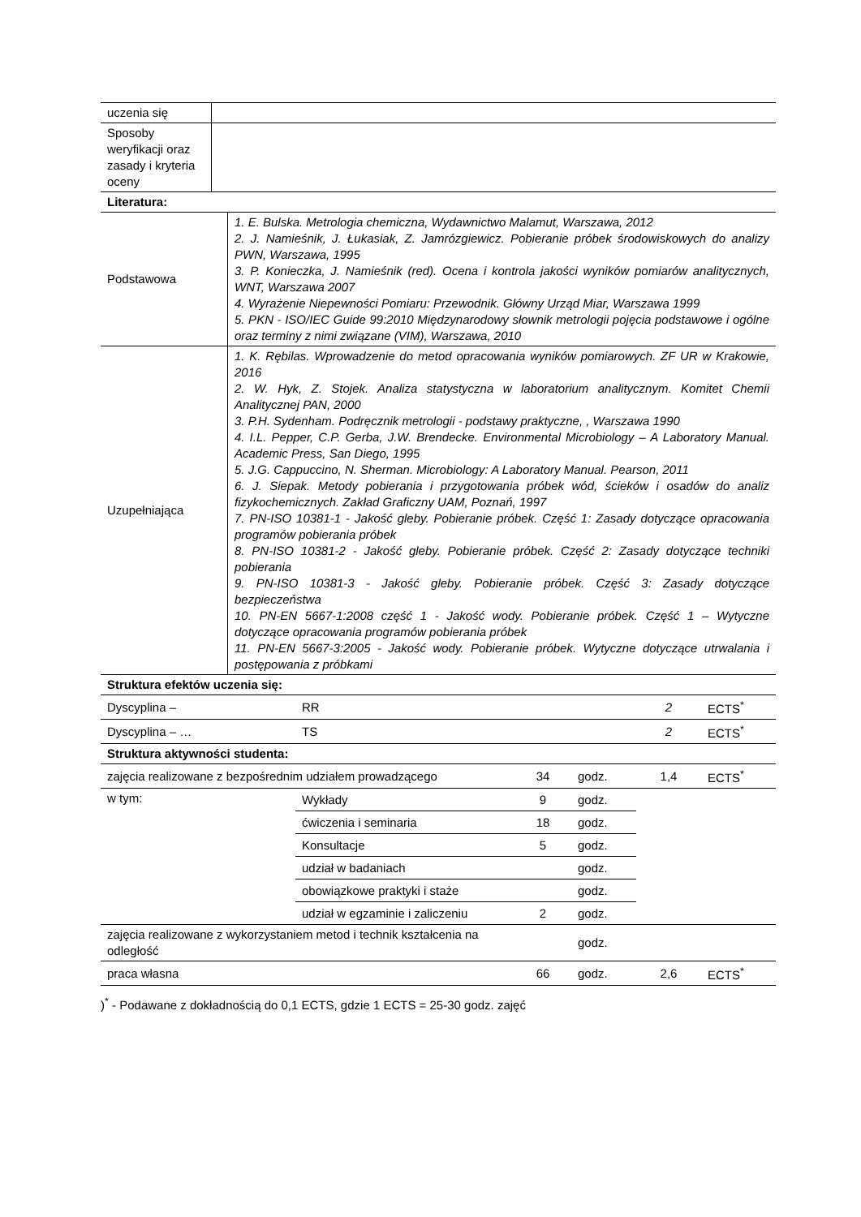| uczenia się | |
| Sposoby weryfikacji oraz zasady i kryteria oceny | |
| Literatura: | |
| Podstawowa | 1. E. Bulska. Metrologia chemiczna, Wydawnictwo Malamut, Warszawa, 2012 2. J. Namieśnik, J. Łukasiak, Z. Jamrózgiewicz. Pobieranie próbek środowiskowych do analizy PWN, Warszawa, 1995 3. P. Konieczka, J. Namieśnik (red). Ocena i kontrola jakości wyników pomiarów analitycznych, WNT, Warszawa 2007 4. Wyrażenie Niepewności Pomiaru: Przewodnik. Główny Urząd Miar, Warszawa 1999 5. PKN - ISO/IEC Guide 99:2010 Międzynarodowy słownik metrologii pojęcia podstawowe i ogólne oraz terminy z nimi związane (VIM), Warszawa, 2010 |
| Uzupełniająca | 1. K. Rębilas. Wprowadzenie do metod opracowania wyników pomiarowych. ZF UR w Krakowie, 2016 2. W. Hyk, Z. Stojek. Analiza statystyczna w laboratorium analitycznym. Komitet Chemii Analitycznej PAN, 2000 3. P.H. Sydenham. Podręcznik metrologii - podstawy praktyczne, , Warszawa 1990 4. I.L. Pepper, C.P. Gerba, J.W. Brendecke. Environmental Microbiology – A Laboratory Manual. Academic Press, San Diego, 1995 5. J.G. Cappuccino, N. Sherman. Microbiology: A Laboratory Manual. Pearson, 2011 6. J. Siepak. Metody pobierania i przygotowania próbek wód, ścieków i osadów do analiz fizykochemicznych. Zakład Graficzny UAM, Poznań, 1997 7. PN-ISO 10381-1 - Jakość gleby. Pobieranie próbek. Część 1: Zasady dotyczące opracowania programów pobierania próbek 8. PN-ISO 10381-2 - Jakość gleby. Pobieranie próbek. Część 2: Zasady dotyczące techniki pobierania 9. PN-ISO 10381-3 - Jakość gleby. Pobieranie próbek. Część 3: Zasady dotyczące bezpieczeństwa 10. PN-EN 5667-1:2008 część 1 - Jakość wody. Pobieranie próbek. Część 1 – Wytyczne dotyczące opracowania programów pobierania próbek 11. PN-EN 5667-3:2005 - Jakość wody. Pobieranie próbek. Wytyczne dotyczące utrwalania i postępowania z próbkami |
| Struktura efektów uczenia się: | | | | | |
| Dyscyplina – | RR | | | 2 | ECTS<sup>*</sup> |
| Dyscyplina – … | TS | | | 2 | ECTS<sup>*</sup> |
| Struktura aktywności studenta: | | | | | |
| zajęcia realizowane z bezpośrednim udziałem prowadzącego | | 34 | godz. | 1,4 | ECTS<sup>*</sup> |
| w tym: | Wykłady | 9 | godz. | | |
| | ćwiczenia i seminaria | 18 | godz. | | |
| | Konsultacje | 5 | godz. | | |
| | udział w badaniach | | godz. | | |
| | obowiązkowe praktyki i staże | | godz. | | |
| | udział w egzaminie i zaliczeniu | 2 | godz. | | |
| zajęcia realizowane z wykorzystaniem metod i technik kształcenia na odległość | | | godz. | | |
| praca własna | | 66 | godz. | 2,6 | ECTS<sup>*</sup> |
)<sup>*</sup> - Podawane z dokładnością do 0,1 ECTS, gdzie 1 ECTS = 25-30 godz. zajęć